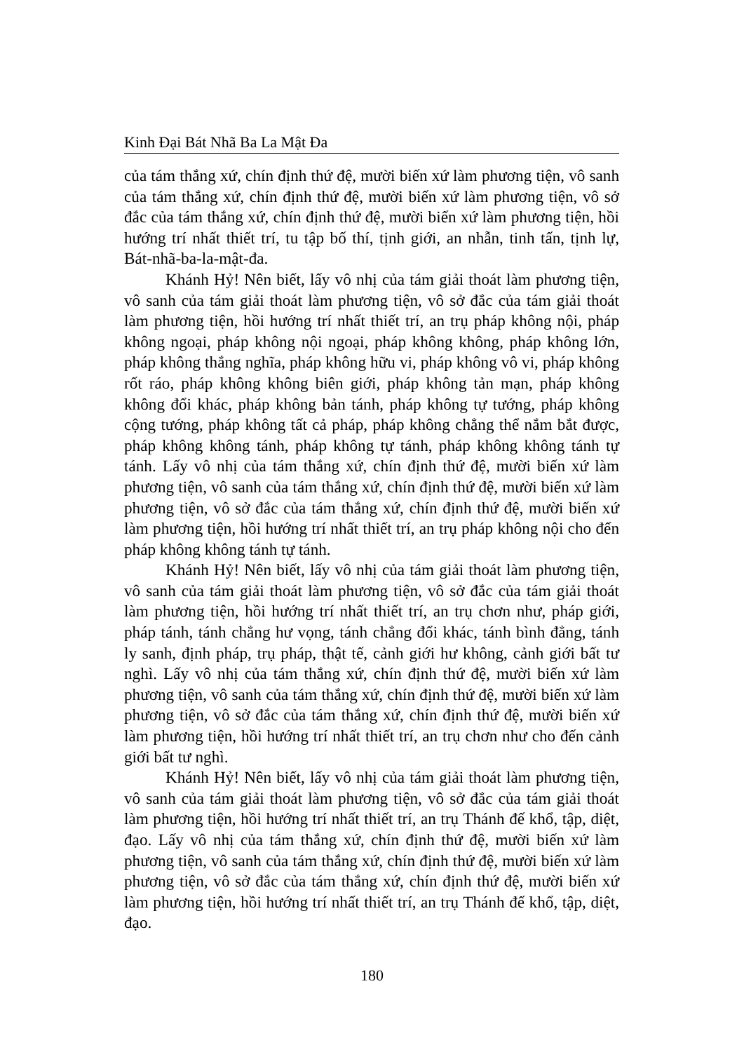Kinh Đại Bát Nhã Ba La Mật Đa
của tám thắng xứ, chín định thứ đệ, mười biến xứ làm phương tiện, vô sanh của tám thắng xứ, chín định thứ đệ, mười biến xứ làm phương tiện, vô sở đắc của tám thắng xứ, chín định thứ đệ, mười biến xứ làm phương tiện, hồi hướng trí nhất thiết trí, tu tập bố thí, tịnh giới, an nhẫn, tinh tấn, tịnh lự, Bát-nhã-ba-la-mật-đa.
Khánh Hỷ! Nên biết, lấy vô nhị của tám giải thoát làm phương tiện, vô sanh của tám giải thoát làm phương tiện, vô sở đắc của tám giải thoát làm phương tiện, hồi hướng trí nhất thiết trí, an trụ pháp không nội, pháp không ngoại, pháp không nội ngoại, pháp không không, pháp không lớn, pháp không thắng nghĩa, pháp không hữu vi, pháp không vô vi, pháp không rốt ráo, pháp không không biên giới, pháp không tản mạn, pháp không không đổi khác, pháp không bản tánh, pháp không tự tướng, pháp không cộng tướng, pháp không tất cả pháp, pháp không chẳng thể nắm bắt được, pháp không không tánh, pháp không tự tánh, pháp không không tánh tự tánh. Lấy vô nhị của tám thắng xứ, chín định thứ đệ, mười biến xứ làm phương tiện, vô sanh của tám thắng xứ, chín định thứ đệ, mười biến xứ làm phương tiện, vô sở đắc của tám thắng xứ, chín định thứ đệ, mười biến xứ làm phương tiện, hồi hướng trí nhất thiết trí, an trụ pháp không nội cho đến pháp không không tánh tự tánh.
Khánh Hỷ! Nên biết, lấy vô nhị của tám giải thoát làm phương tiện, vô sanh của tám giải thoát làm phương tiện, vô sở đắc của tám giải thoát làm phương tiện, hồi hướng trí nhất thiết trí, an trụ chơn như, pháp giới, pháp tánh, tánh chẳng hư vọng, tánh chẳng đổi khác, tánh bình đẳng, tánh ly sanh, định pháp, trụ pháp, thật tế, cảnh giới hư không, cảnh giới bất tư nghì. Lấy vô nhị của tám thắng xứ, chín định thứ đệ, mười biến xứ làm phương tiện, vô sanh của tám thắng xứ, chín định thứ đệ, mười biến xứ làm phương tiện, vô sở đắc của tám thắng xứ, chín định thứ đệ, mười biến xứ làm phương tiện, hồi hướng trí nhất thiết trí, an trụ chơn như cho đến cảnh giới bất tư nghì.
Khánh Hỷ! Nên biết, lấy vô nhị của tám giải thoát làm phương tiện, vô sanh của tám giải thoát làm phương tiện, vô sở đắc của tám giải thoát làm phương tiện, hồi hướng trí nhất thiết trí, an trụ Thánh đế khổ, tập, diệt, đạo. Lấy vô nhị của tám thắng xứ, chín định thứ đệ, mười biến xứ làm phương tiện, vô sanh của tám thắng xứ, chín định thứ đệ, mười biến xứ làm phương tiện, vô sở đắc của tám thắng xứ, chín định thứ đệ, mười biến xứ làm phương tiện, hồi hướng trí nhất thiết trí, an trụ Thánh đế khổ, tập, diệt, đạo.
180